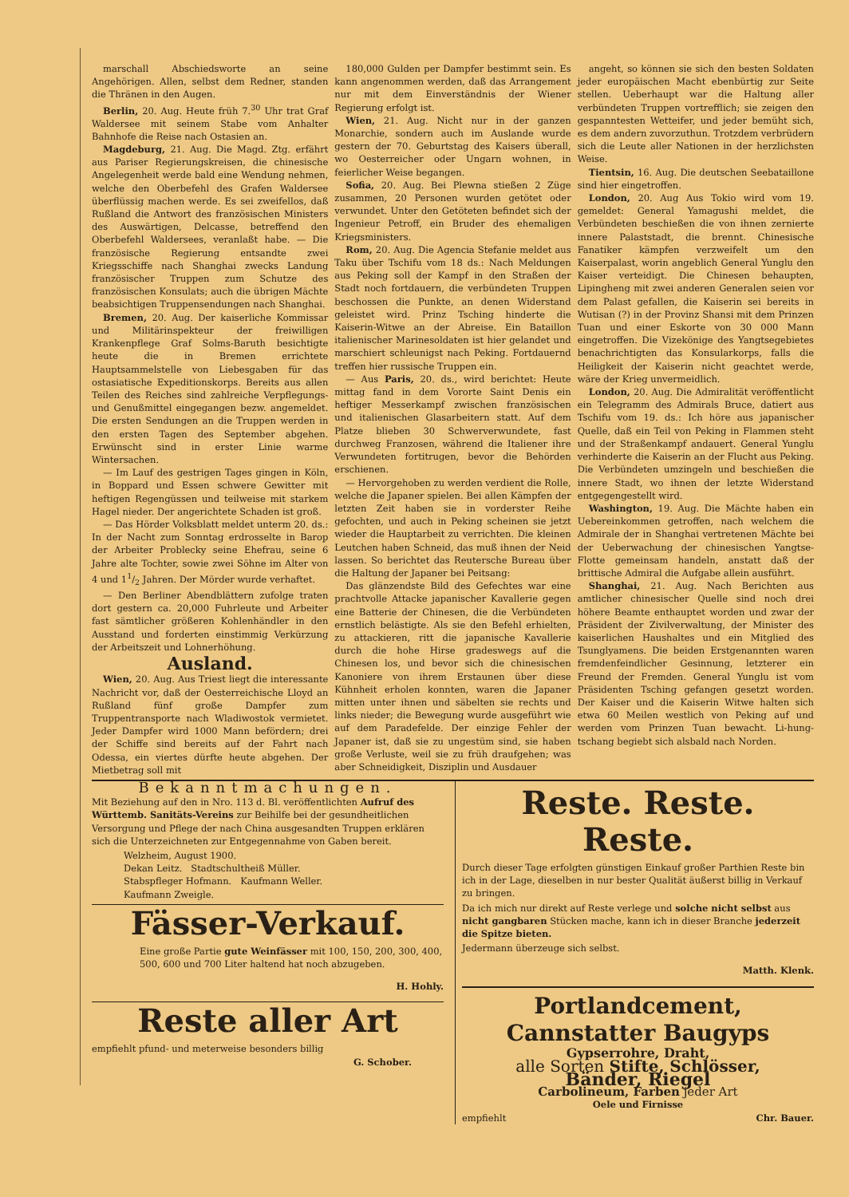marschall Abschiedsworte an seine Angehörigen. Allen, selbst dem Redner, standen die Thränen in den Augen.
Berlin, 20. Aug. Heute früh 7.<sup>30</sup> Uhr trat Graf Waldersee mit seinem Stabe vom Anhalter Bahnhofe die Reise nach Ostasien an.
Magdeburg, 21. Aug. Die Magd. Ztg. erfährt aus Pariser Regierungskreisen, die chinesische Angelegenheit werde bald eine Wendung nehmen, welche den Oberbefehl des Grafen Waldersee überflüssig machen werde. Es sei zweifellos, daß Rußland die Antwort des französischen Ministers des Auswärtigen, Delcasse, betreffend den Oberbefehl Waldersees, veranlaßt habe. — Die französische Regierung entsandte zwei Kriegsschiffe nach Shanghai zwecks Landung französischer Truppen zum Schutze des französischen Konsulats; auch die übrigen Mächte beabsichtigen Truppensendungen nach Shanghai.
Bremen, 20. Aug. Der kaiserliche Kommissar und Militärinspekteur der freiwilligen Krankenpflege Graf Solms-Baruth besichtigte heute die in Bremen errichtete Hauptsammelstelle von Liebesgaben für das ostasiatische Expeditionskorps. Bereits aus allen Teilen des Reiches sind zahlreiche Verpflegungs- und Genußmittel eingegangen bezw. angemeldet. Die ersten Sendungen an die Truppen werden in den ersten Tagen des September abgehen. Erwünscht sind in erster Linie warme Wintersachen.
— Im Lauf des gestrigen Tages gingen in Köln, in Boppard und Essen schwere Gewitter mit heftigen Regengüssen und teilweise mit starkem Hagel nieder. Der angerichtete Schaden ist groß.
— Das Hörder Volksblatt meldet unterm 20. ds.: In der Nacht zum Sonntag erdrosselte in Barop der Arbeiter Problecky seine Ehefrau, seine 6 Jahre alte Tochter, sowie zwei Söhne im Alter von 4 und 11/2 Jahren. Der Mörder wurde verhaftet.
— Den Berliner Abendblättern zufolge traten dort gestern ca. 20,000 Fuhrleute und Arbeiter fast sämtlicher größeren Kohlenhändler in den Ausstand und forderten einstimmig Verkürzung der Arbeitszeit und Lohnerhöhung.
Ausland.
Wien, 20. Aug. Aus Triest liegt die interessante Nachricht vor, daß der Oesterreichische Lloyd an Rußland fünf große Dampfer zum Truppentransporte nach Wladiwostok vermietet. Jeder Dampfer wird 1000 Mann befördern; drei der Schiffe sind bereits auf der Fahrt nach Odessa, ein viertes dürfte heute abgehen. Der Mietbetrag soll mit
180,000 Gulden per Dampfer bestimmt sein. Es kann angenommen werden, daß das Arrangement nur mit dem Einverständnis der Wiener Regierung erfolgt ist.
Wien, 21. Aug. Nicht nur in der ganzen Monarchie, sondern auch im Auslande wurde gestern der 70. Geburtstag des Kaisers überall, wo Oesterreicher oder Ungarn wohnen, in feierlicher Weise begangen.
Sofia, 20. Aug. Bei Plewna stießen 2 Züge zusammen, 20 Personen wurden getötet oder verwundet. Unter den Getöteten befindet sich der Ingenieur Petroff, ein Bruder des ehemaligen Kriegsministers.
Rom, 20. Aug. Die Agencia Stefanie meldet aus Taku über Tschifu vom 18 ds.: Nach Meldungen aus Peking soll der Kampf in den Straßen der Stadt noch fortdauern, die verbündeten Truppen beschossen die Punkte, an denen Widerstand geleistet wird. Prinz Tsching hinderte die Kaiserin-Witwe an der Abreise. Ein Bataillon italienischer Marinesoldaten ist hier gelandet und marschiert schleunigst nach Peking. Fortdauernd treffen hier russische Truppen ein.
— Aus Paris, 20. ds., wird berichtet: Heute mittag fand in dem Vororte Saint Denis ein heftiger Messerkampf zwischen französischen und italienischen Glasarbeitern statt. Auf dem Platze blieben 30 Schwerverwundete, fast durchweg Franzosen, während die Italiener ihre Verwundeten fortitrugen, bevor die Behörden erschienen.
— Hervorgehoben zu werden verdient die Rolle, welche die Japaner spielen. Bei allen Kämpfen der letzten Zeit haben sie in vorderster Reihe gefochten, und auch in Peking scheinen sie jetzt wieder die Hauptarbeit zu verrichten. Die kleinen Leutchen haben Schneid, das muß ihnen der Neid lassen. So berichtet das Reutersche Bureau über die Haltung der Japaner bei Peitsang:
Das glänzendste Bild des Gefechtes war eine prachtvolle Attacke japanischer Kavallerie gegen eine Batterie der Chinesen, die die Verbündeten ernstlich belästigte. Als sie den Befehl erhielten, zu attackieren, ritt die japanische Kavallerie durch die hohe Hirse gradeswegs auf die Chinesen los, und bevor sich die chinesischen Kanoniere von ihrem Erstaunen über diese Kühnheit erholen konnten, waren die Japaner mitten unter ihnen und säbelten sie rechts und links nieder; die Bewegung wurde ausgeführt wie auf dem Paradefelde. Der einzige Fehler der Japaner ist, daß sie zu ungestüm sind, sie haben große Verluste, weil sie zu früh draufgehen; was aber Schneidigkeit, Disziplin und Ausdauer
angeht, so können sie sich den besten Soldaten jeder europäischen Macht ebenbürtig zur Seite stellen. Ueberhaupt war die Haltung aller verbündeten Truppen vortrefflich; sie zeigen den gespanntesten Wetteifer, und jeder bemüht sich, es dem andern zuvorzuthun. Trotzdem verbrüdern sich die Leute aller Nationen in der herzlichsten Weise.
Tientsin, 16. Aug. Die deutschen Seebataillone sind hier eingetroffen.
London, 20. Aug Aus Tokio wird vom 19. gemeldet: General Yamagushi meldet, die Verbündeten beschießen die von ihnen zernierte innere Palaststadt, die brennt. Chinesische Fanatiker kämpfen verzweifelt um den Kaiserpalast, worin angeblich General Yunglu den Kaiser verteidigt. Die Chinesen behaupten, Lipingheng mit zwei anderen Generalen seien vor dem Palast gefallen, die Kaiserin sei bereits in Wutisan (?) in der Provinz Shansi mit dem Prinzen Tuan und einer Eskorte von 30 000 Mann eingetroffen. Die Vizekönige des Yangtsegebietes benachrichtigten das Konsularkorps, falls die Heiligkeit der Kaiserin nicht geachtet werde, wäre der Krieg unvermeidlich.
London, 20. Aug. Die Admiralität veröffentlicht ein Telegramm des Admirals Bruce, datiert aus Tschifu vom 19. ds.: Ich höre aus japanischer Quelle, daß ein Teil von Peking in Flammen steht und der Straßenkampf andauert. General Yunglu verhinderte die Kaiserin an der Flucht aus Peking. Die Verbündeten umzingeln und beschießen die innere Stadt, wo ihnen der letzte Widerstand entgegengestellt wird.
Washington, 19. Aug. Die Mächte haben ein Uebereinkommen getroffen, nach welchem die Admirale der in Shanghai vertretenen Mächte bei der Ueberwachung der chinesischen Yangtse-Flotte gemeinsam handeln, anstatt daß der brittische Admiral die Aufgabe allein ausführt.
Shanghai, 21. Aug. Nach Berichten aus amtlicher chinesischer Quelle sind noch drei höhere Beamte enthauptet worden und zwar der Präsident der Zivilverwaltung, der Minister des kaiserlichen Haushaltes und ein Mitglied des Tsunglyamens. Die beiden Erstgenannten waren fremdenfeindlicher Gesinnung, letzterer ein Freund der Fremden. General Yunglu ist vom Präsidenten Tsching gefangen gesetzt worden. Der Kaiser und die Kaiserin Witwe halten sich etwa 60 Meilen westlich von Peking auf und werden vom Prinzen Tuan bewacht. Li-hung-tschang begiebt sich alsbald nach Norden.
Bekanntmachungen.
Mit Beziehung auf den in Nro. 113 d. Bl. veröffentlichten Aufruf des Württemb. Sanitäts-Vereins zur Beihilfe bei der gesundheitlichen Versorgung und Pflege der nach China ausgesandten Truppen erklären sich die Unterzeichneten zur Entgegennahme von Gaben bereit.
Welzheim, August 1900.
Dekan Leitz. Stadtschultheiß Müller.
Stabspfleger Hofmann. Kaufmann Weller.
Kaufmann Zweigle.
Fässer-Verkauf.
Eine große Partie gute Weinfässer mit 100, 150, 200, 300, 400, 500, 600 und 700 Liter haltend hat noch abzugeben.
H. Hohly.
Reste aller Art
empfiehlt pfund- und meterweise besonders billig
G. Schober.
Reste. Reste. Reste.
Durch dieser Tage erfolgten günstigen Einkauf großer Parthien Reste bin ich in der Lage, dieselben in nur bester Qualität äußerst billig in Verkauf zu bringen.
Da ich mich nur direkt auf Reste verlege und solche nicht selbst aus nicht gangbaren Stücken mache, kann ich in dieser Branche jederzeit die Spitze bieten.
Jedermann überzeuge sich selbst.
Matth. Klenk.
Portlandcement, Cannstatter Baugyps
Gypserrohre, Draht,
alle Sorten Stifte, Schlösser,
Bänder, Riegel
Carbolineum, Farben jeder Art
Oele und Firnisse
empfiehlt Chr. Bauer.